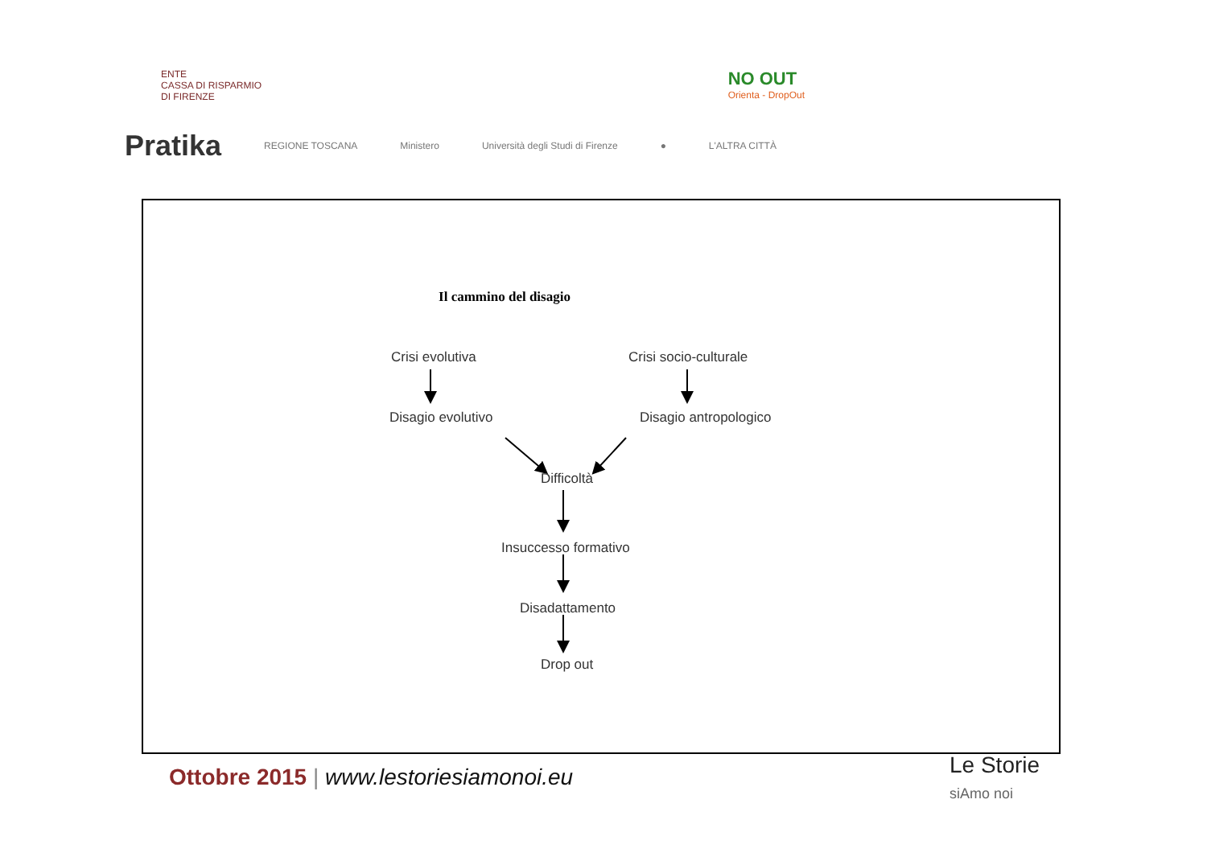ENTE
CASSA DI RISPARMIO
DI FIRENZE NO OUT
Orienta - DropOut
Pratika REGIONE TOSCANA Ministero Università degli Studi di Firenze ● L'ALTRA CITTÀ
Il cammino del disagio
Crisi evolutiva Crisi socio-culturale
Disagio evolutivo Disagio antropologico
Difficoltà
Insuccesso formativo
Disadattamento
Drop out
Ottobre 2015 | www.lestoriesiamonoi.eu
Le Storie
siAmo noi